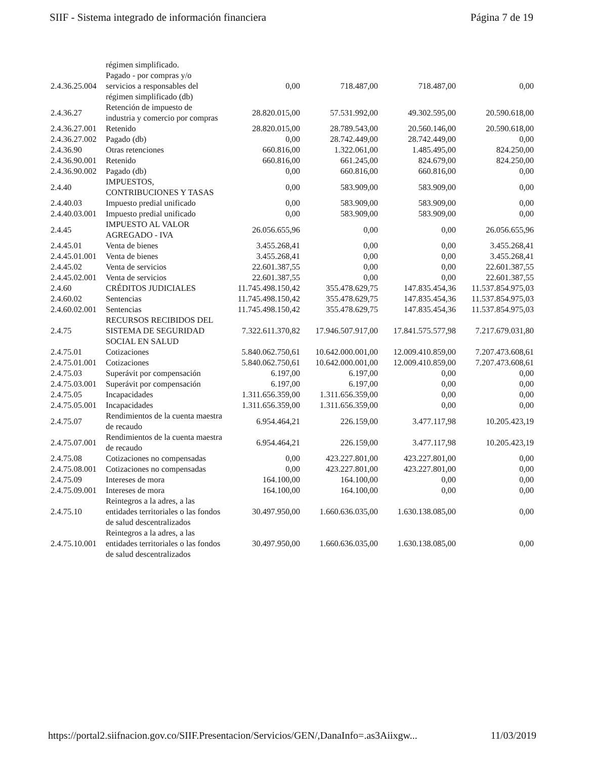SIIF - Sistema integrado de información financiera Página 7 de 19
| | régimen simplificado. | | | | |
| 2.4.36.25.004 | Pagado - por compras y/o servicios a responsables del régimen simplificado (db) | 0,00 | 718.487,00 | 718.487,00 | 0,00 |
| 2.4.36.27 | Retención de impuesto de industria y comercio por compras | 28.820.015,00 | 57.531.992,00 | 49.302.595,00 | 20.590.618,00 |
| 2.4.36.27.001 | Retenido | 28.820.015,00 | 28.789.543,00 | 20.560.146,00 | 20.590.618,00 |
| 2.4.36.27.002 | Pagado (db) | 0,00 | 28.742.449,00 | 28.742.449,00 | 0,00 |
| 2.4.36.90 | Otras retenciones | 660.816,00 | 1.322.061,00 | 1.485.495,00 | 824.250,00 |
| 2.4.36.90.001 | Retenido | 660.816,00 | 661.245,00 | 824.679,00 | 824.250,00 |
| 2.4.36.90.002 | Pagado (db) | 0,00 | 660.816,00 | 660.816,00 | 0,00 |
| 2.4.40 | IMPUESTOS, CONTRIBUCIONES Y TASAS | 0,00 | 583.909,00 | 583.909,00 | 0,00 |
| 2.4.40.03 | Impuesto predial unificado | 0,00 | 583.909,00 | 583.909,00 | 0,00 |
| 2.4.40.03.001 | Impuesto predial unificado | 0,00 | 583.909,00 | 583.909,00 | 0,00 |
| 2.4.45 | IMPUESTO AL VALOR AGREGADO - IVA | 26.056.655,96 | 0,00 | 0,00 | 26.056.655,96 |
| 2.4.45.01 | Venta de bienes | 3.455.268,41 | 0,00 | 0,00 | 3.455.268,41 |
| 2.4.45.01.001 | Venta de bienes | 3.455.268,41 | 0,00 | 0,00 | 3.455.268,41 |
| 2.4.45.02 | Venta de servicios | 22.601.387,55 | 0,00 | 0,00 | 22.601.387,55 |
| 2.4.45.02.001 | Venta de servicios | 22.601.387,55 | 0,00 | 0,00 | 22.601.387,55 |
| 2.4.60 | CRÉDITOS JUDICIALES | 11.745.498.150,42 | 355.478.629,75 | 147.835.454,36 | 11.537.854.975,03 |
| 2.4.60.02 | Sentencias | 11.745.498.150,42 | 355.478.629,75 | 147.835.454,36 | 11.537.854.975,03 |
| 2.4.60.02.001 | Sentencias | 11.745.498.150,42 | 355.478.629,75 | 147.835.454,36 | 11.537.854.975,03 |
| 2.4.75 | RECURSOS RECIBIDOS DEL SISTEMA DE SEGURIDAD SOCIAL EN SALUD | 7.322.611.370,82 | 17.946.507.917,00 | 17.841.575.577,98 | 7.217.679.031,80 |
| 2.4.75.01 | Cotizaciones | 5.840.062.750,61 | 10.642.000.001,00 | 12.009.410.859,00 | 7.207.473.608,61 |
| 2.4.75.01.001 | Cotizaciones | 5.840.062.750,61 | 10.642.000.001,00 | 12.009.410.859,00 | 7.207.473.608,61 |
| 2.4.75.03 | Superávit por compensación | 6.197,00 | 6.197,00 | 0,00 | 0,00 |
| 2.4.75.03.001 | Superávit por compensación | 6.197,00 | 6.197,00 | 0,00 | 0,00 |
| 2.4.75.05 | Incapacidades | 1.311.656.359,00 | 1.311.656.359,00 | 0,00 | 0,00 |
| 2.4.75.05.001 | Incapacidades | 1.311.656.359,00 | 1.311.656.359,00 | 0,00 | 0,00 |
| 2.4.75.07 | Rendimientos de la cuenta maestra de recaudo | 6.954.464,21 | 226.159,00 | 3.477.117,98 | 10.205.423,19 |
| 2.4.75.07.001 | Rendimientos de la cuenta maestra de recaudo | 6.954.464,21 | 226.159,00 | 3.477.117,98 | 10.205.423,19 |
| 2.4.75.08 | Cotizaciones no compensadas | 0,00 | 423.227.801,00 | 423.227.801,00 | 0,00 |
| 2.4.75.08.001 | Cotizaciones no compensadas | 0,00 | 423.227.801,00 | 423.227.801,00 | 0,00 |
| 2.4.75.09 | Intereses de mora | 164.100,00 | 164.100,00 | 0,00 | 0,00 |
| 2.4.75.09.001 | Intereses de mora | 164.100,00 | 164.100,00 | 0,00 | 0,00 |
| 2.4.75.10 | Reintegros a la adres, a las entidades territoriales o las fondos de salud descentralizados | 30.497.950,00 | 1.660.636.035,00 | 1.630.138.085,00 | 0,00 |
| 2.4.75.10.001 | Reintegros a la adres, a las entidades territoriales o las fondos de salud descentralizados | 30.497.950,00 | 1.660.636.035,00 | 1.630.138.085,00 | 0,00 |
https://portal2.siifnacion.gov.co/SIIF.Presentacion/Servicios/GEN/,DanaInfo=.as3Aiixgw... 11/03/2019